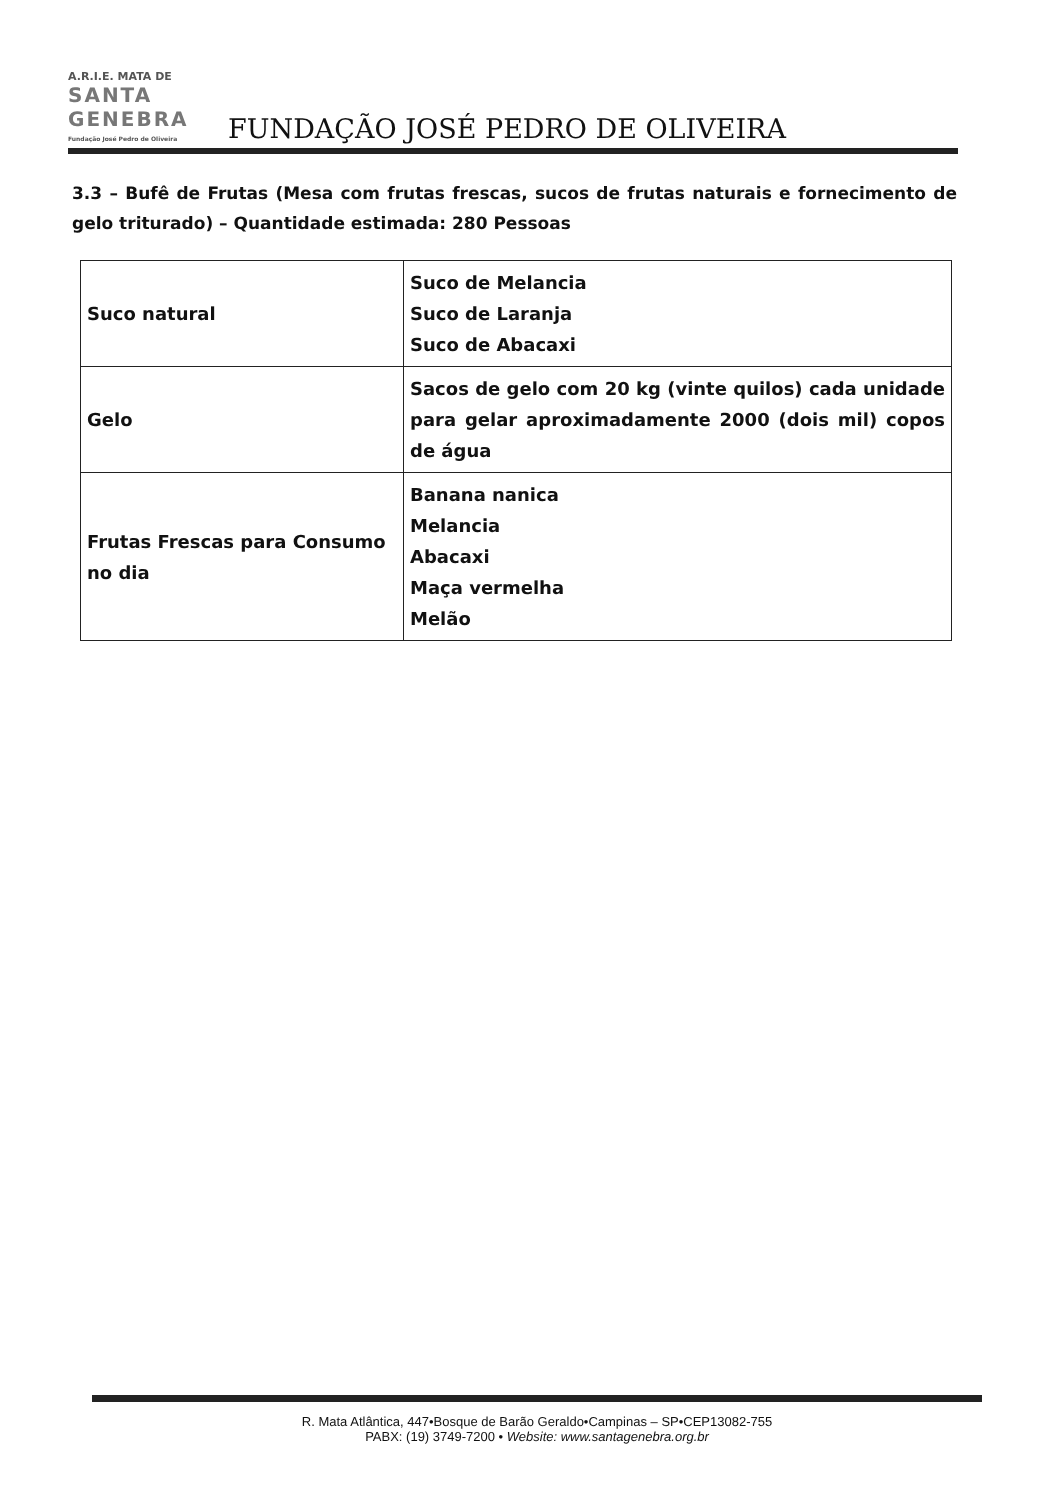A.R.I.E. MATA DE
SANTA GENEBRA
Fundação José Pedro de Oliveira FUNDAÇÃO JOSÉ PEDRO DE OLIVEIRA
3.3 – Bufê de Frutas (Mesa com frutas frescas, sucos de frutas naturais e fornecimento de gelo triturado) – Quantidade estimada: 280 Pessoas
| Suco natural | Suco de Melancia Suco de Laranja Suco de Abacaxi |
| Gelo | Sacos de gelo com 20 kg (vinte quilos) cada unidade para gelar aproximadamente 2000 (dois mil) copos de água |
| Frutas Frescas para Consumo no dia | Banana nanica Melancia Abacaxi Maça vermelha Melão |
R. Mata Atlântica, 447•Bosque de Barão Geraldo•Campinas – SP•CEP13082-755
PABX: (19) 3749-7200 • Website: www.santagenebra.org.br